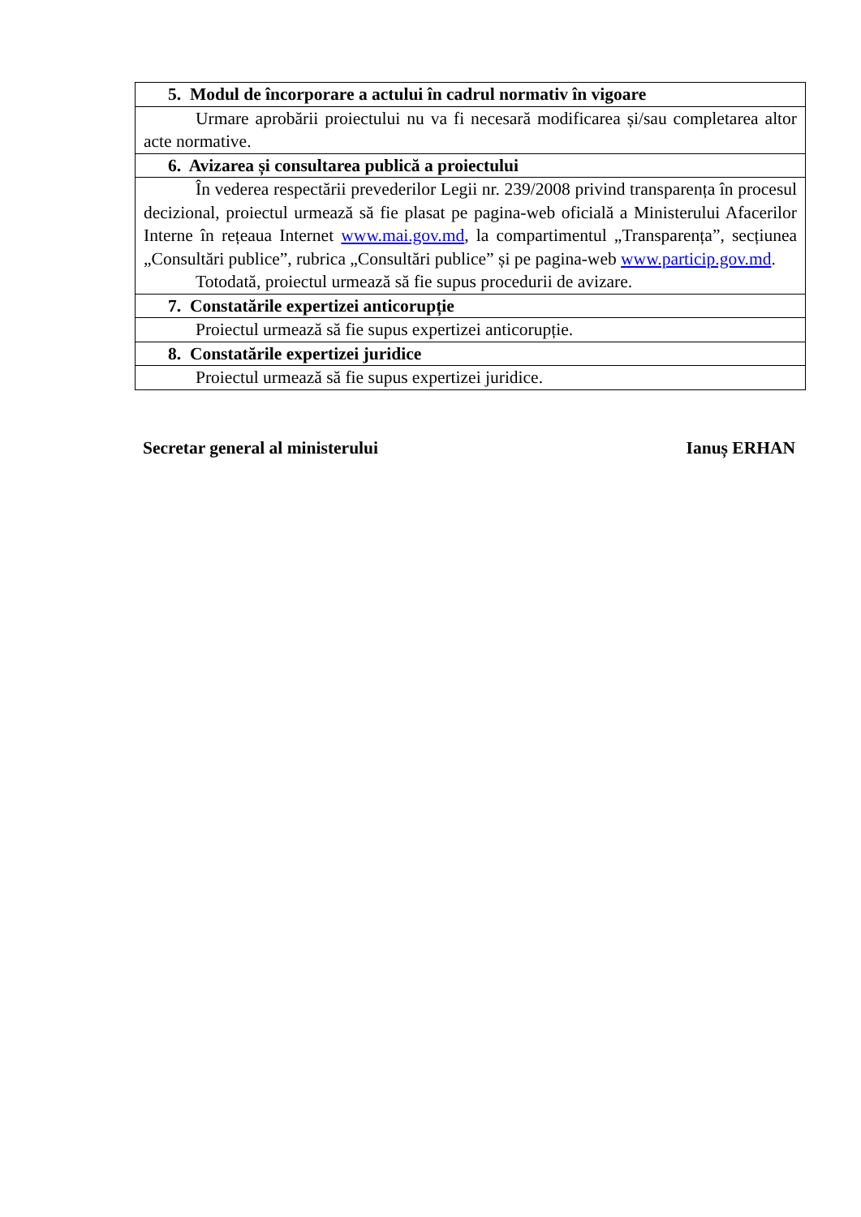| 5. Modul de încorporare a actului în cadrul normativ în vigoare |
| --- |
| Urmare aprobării proiectului nu va fi necesară modificarea și/sau completarea altor acte normative. |
| 6. Avizarea și consultarea publică a proiectului |
| În vederea respectării prevederilor Legii nr. 239/2008 privind transparența în procesul decizional, proiectul urmează să fie plasat pe pagina-web oficială a Ministerului Afacerilor Interne în rețeaua Internet www.mai.gov.md , la compartimentul „Transparența”, secțiunea „Consultări publice”, rubrica „Consultări publice” și pe pagina-web www.particip.gov.md . Totodată, proiectul urmează să fie supus procedurii de avizare. |
| 7. Constatările expertizei anticorupție |
| Proiectul urmează să fie supus expertizei anticorupție. |
| 8. Constatările expertizei juridice |
| Proiectul urmează să fie supus expertizei juridice. |
Secretar general al ministerului Ianuș ERHAN